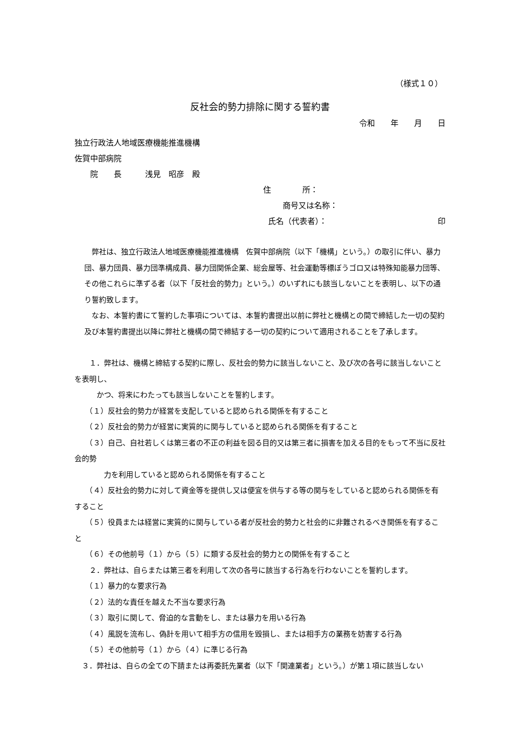（様式１０）
反社会的勢力排除に関する誓約書
令和　　年　　月　　日
独立行政法人地域医療機能推進機構
佐賀中部病院
　　院　　長　　　浅見　昭彦　殿
住　　　　所：
商号又は名称：
氏名（代表者）： 印
　弊社は、独立行政法人地域医療機能推進機構　佐賀中部病院（以下「機構」という。）の取引に伴い、暴力団、暴力団員、暴力団準構成員、暴力団関係企業、総会屋等、社会運動等標ぼうゴロ又は特殊知能暴力団等、その他これらに準ずる者（以下「反社会的勢力」という。）のいずれにも該当しないことを表明し、以下の通り誓約致します。
　なお、本誓約書にて誓約した事項については、本誓約書提出以前に弊社と機構との間で締結した一切の契約及び本誓約書提出以降に弊社と機構の間で締結する一切の契約について適用されることを了承します。
　　１．弊社は、機構と締結する契約に際し、反社会的勢力に該当しないこと、及び次の各号に該当しないことを表明し、
　　　かつ、将来にわたっても該当しないことを誓約します。
　　（１）反社会的勢力が経営を支配していると認められる関係を有すること
　　（２）反社会的勢力が経営に実質的に関与していると認められる関係を有すること
　　（３）自己、自社若しくは第三者の不正の利益を図る目的又は第三者に損害を加える目的をもって不当に反社会的勢
　　　　力を利用していると認められる関係を有すること
　　（４）反社会的勢力に対して資金等を提供し又は便宜を供与する等の関与をしていると認められる関係を有すること
　　（５）役員または経営に実質的に関与している者が反社会的勢力と社会的に非難されるべき関係を有すること
　　（６）その他前号（１）から（５）に類する反社会的勢力との関係を有すること
　　２．弊社は、自らまたは第三者を利用して次の各号に該当する行為を行わないことを誓約します。
　　（１）暴力的な要求行為
　　（２）法的な責任を越えた不当な要求行為
　　（３）取引に関して、脅迫的な言動をし、または暴力を用いる行為
　　（４）風説を流布し、偽計を用いて相手方の信用を毀損し、または相手方の業務を妨害する行為
　　（５）その他前号（１）から（４）に準じる行為
　３．弊社は、自らの全ての下請または再委託先業者（以下「関連業者」という。）が第１項に該当しない